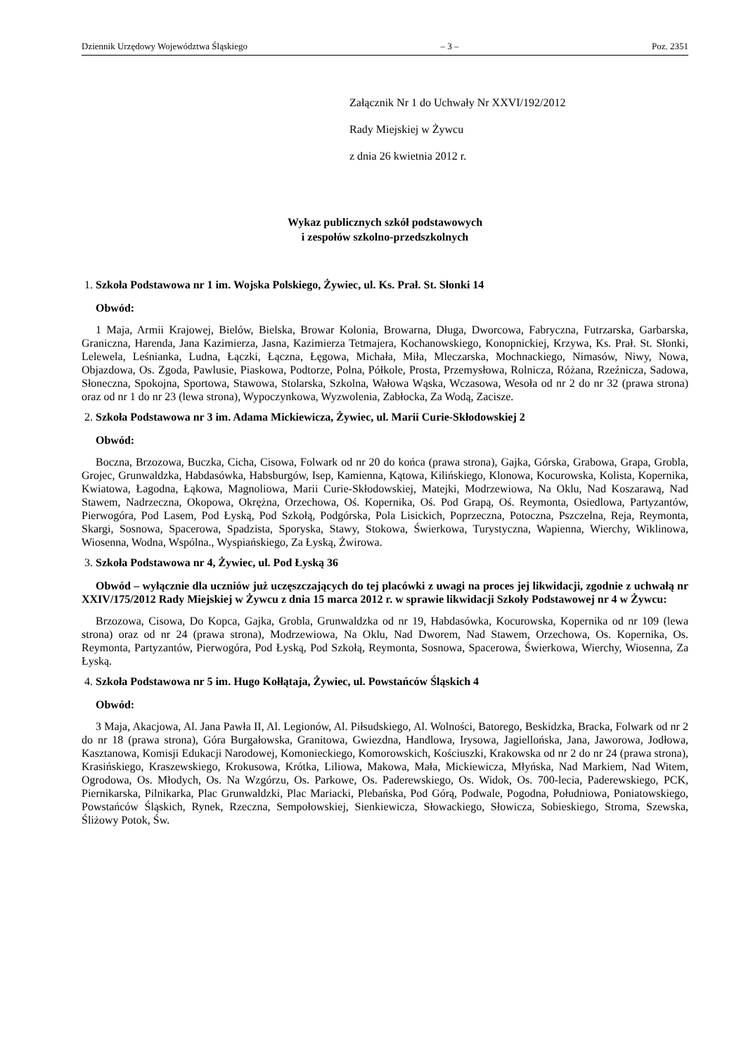Dziennik Urzędowy Województwa Śląskiego – 3 – Poz. 2351
Załącznik Nr 1 do Uchwały Nr XXVI/192/2012
Rady Miejskiej w Żywcu
z dnia 26 kwietnia 2012 r.
Wykaz publicznych szkół podstawowych
i zespołów szkolno-przedszkolnych
1. Szkoła Podstawowa nr 1 im. Wojska Polskiego, Żywiec, ul. Ks. Prał. St. Słonki 14
Obwód:
1 Maja, Armii Krajowej, Bielów, Bielska, Browar Kolonia, Browarna, Długa, Dworcowa, Fabryczna, Futrzarska, Garbarska, Graniczna, Harenda, Jana Kazimierza, Jasna, Kazimierza Tetmajera, Kochanowskiego, Konopnickiej, Krzywa, Ks. Prał. St. Słonki, Lelewela, Leśnianka, Ludna, Łączki, Łączna, Łęgowa, Michała, Miła, Mleczarska, Mochnackiego, Nimasów, Niwy, Nowa, Objazdowa, Os. Zgoda, Pawlusie, Piaskowa, Podtorze, Polna, Półkole, Prosta, Przemysłowa, Rolnicza, Różana, Rzeźnicza, Sadowa, Słoneczna, Spokojna, Sportowa, Stawowa, Stolarska, Szkolna, Wałowa Wąska, Wczasowa, Wesoła od nr 2 do nr 32 (prawa strona) oraz od nr 1 do nr 23 (lewa strona), Wypoczynkowa, Wyzwolenia, Zabłocka, Za Wodą, Zacisze.
2. Szkoła Podstawowa nr 3 im. Adama Mickiewicza, Żywiec, ul. Marii Curie-Skłodowskiej 2
Obwód:
Boczna, Brzozowa, Buczka, Cicha, Cisowa, Folwark od nr 20 do końca (prawa strona), Gajka, Górska, Grabowa, Grapa, Grobla, Grojec, Grunwaldzka, Habdasówka, Habsburgów, Isep, Kamienna, Kątowa, Kilińskiego, Klonowa, Kocurowska, Kolista, Kopernika, Kwiatowa, Łagodna, Łąkowa, Magnoliowa, Marii Curie-Skłodowskiej, Matejki, Modrzewiowa, Na Oklu, Nad Koszarawą, Nad Stawem, Nadrzeczna, Okopowa, Okrężna, Orzechowa, Oś. Kopernika, Oś. Pod Grapą, Oś. Reymonta, Osiedlowa, Partyzantów, Pierwogóra, Pod Lasem, Pod Łyską, Pod Szkołą, Podgórska, Pola Lisickich, Poprzeczna, Potoczna, Pszczelna, Reja, Reymonta, Skargi, Sosnowa, Spacerowa, Spadzista, Sporyska, Stawy, Stokowa, Świerkowa, Turystyczna, Wapienna, Wierchy, Wiklinowa, Wiosenna, Wodna, Wspólna., Wyspiańskiego, Za Łyską, Żwirowa.
3. Szkoła Podstawowa nr 4, Żywiec, ul. Pod Łyską 36
Obwód – wyłącznie dla uczniów już uczęszczających do tej placówki z uwagi na proces jej likwidacji, zgodnie z uchwałą nr XXIV/175/2012 Rady Miejskiej w Żywcu z dnia 15 marca 2012 r. w sprawie likwidacji Szkoły Podstawowej nr 4 w Żywcu:
Brzozowa, Cisowa, Do Kopca, Gajka, Grobla, Grunwaldzka od nr 19, Habdasówka, Kocurowska, Kopernika od nr 109 (lewa strona) oraz od nr 24 (prawa strona), Modrzewiowa, Na Oklu, Nad Dworem, Nad Stawem, Orzechowa, Os. Kopernika, Os. Reymonta, Partyzantów, Pierwogóra, Pod Łyską, Pod Szkołą, Reymonta, Sosnowa, Spacerowa, Świerkowa, Wierchy, Wiosenna, Za Łyską.
4. Szkoła Podstawowa nr 5 im. Hugo Kołłątaja, Żywiec, ul. Powstańców Śląskich 4
Obwód:
3 Maja, Akacjowa, Al. Jana Pawła II, Al. Legionów, Al. Piłsudskiego, Al. Wolności, Batorego, Beskidzka, Bracka, Folwark od nr 2 do nr 18 (prawa strona), Góra Burgałowska, Granitowa, Gwiezdna, Handlowa, Irysowa, Jagiellońska, Jana, Jaworowa, Jodłowa, Kasztanowa, Komisji Edukacji Narodowej, Komonieckiego, Komorowskich, Kościuszki, Krakowska od nr 2 do nr 24 (prawa strona), Krasińskiego, Kraszewskiego, Krokusowa, Krótka, Liliowa, Makowa, Mała, Mickiewicza, Młyńska, Nad Markiem, Nad Witem, Ogrodowa, Os. Młodych, Os. Na Wzgórzu, Os. Parkowe, Os. Paderewskiego, Os. Widok, Os. 700-lecia, Paderewskiego, PCK, Piernikarska, Pilnikarka, Plac Grunwaldzki, Plac Mariacki, Plebańska, Pod Górą, Podwale, Pogodna, Południowa, Poniatowskiego, Powstańców Śląskich, Rynek, Rzeczna, Sempołowskiej, Sienkiewicza, Słowackiego, Słowicza, Sobieskiego, Stroma, Szewska, Śliżowy Potok, Św.